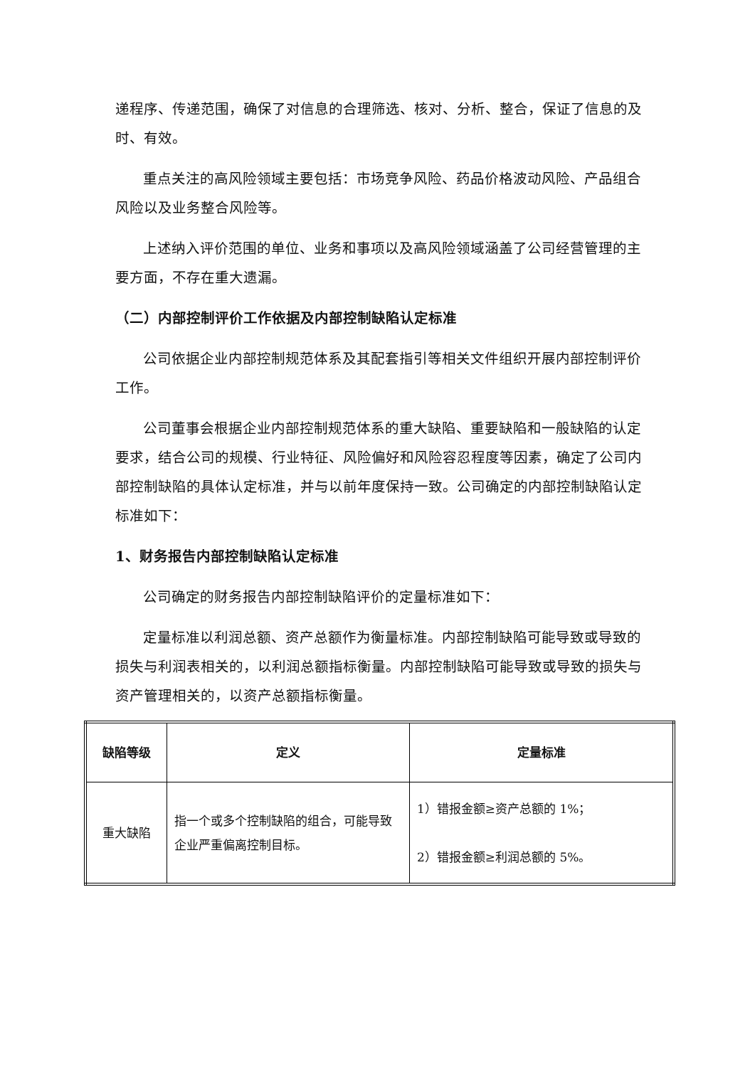递程序、传递范围，确保了对信息的合理筛选、核对、分析、整合，保证了信息的及时、有效。
重点关注的高风险领域主要包括：市场竞争风险、药品价格波动风险、产品组合风险以及业务整合风险等。
上述纳入评价范围的单位、业务和事项以及高风险领域涵盖了公司经营管理的主要方面，不存在重大遗漏。
（二）内部控制评价工作依据及内部控制缺陷认定标准
公司依据企业内部控制规范体系及其配套指引等相关文件组织开展内部控制评价工作。
公司董事会根据企业内部控制规范体系的重大缺陷、重要缺陷和一般缺陷的认定要求，结合公司的规模、行业特征、风险偏好和风险容忍程度等因素，确定了公司内部控制缺陷的具体认定标准，并与以前年度保持一致。公司确定的内部控制缺陷认定标准如下：
1、财务报告内部控制缺陷认定标准
公司确定的财务报告内部控制缺陷评价的定量标准如下：
定量标准以利润总额、资产总额作为衡量标准。内部控制缺陷可能导致或导致的损失与利润表相关的，以利润总额指标衡量。内部控制缺陷可能导致或导致的损失与资产管理相关的，以资产总额指标衡量。
| 缺陷等级 | 定义 | 定量标准 |
| --- | --- | --- |
| 重大缺陷 | 指一个或多个控制缺陷的组合，可能导致企业严重偏离控制目标。 | 1）错报金额≥资产总额的 1%； 2）错报金额≥利润总额的 5%。 |